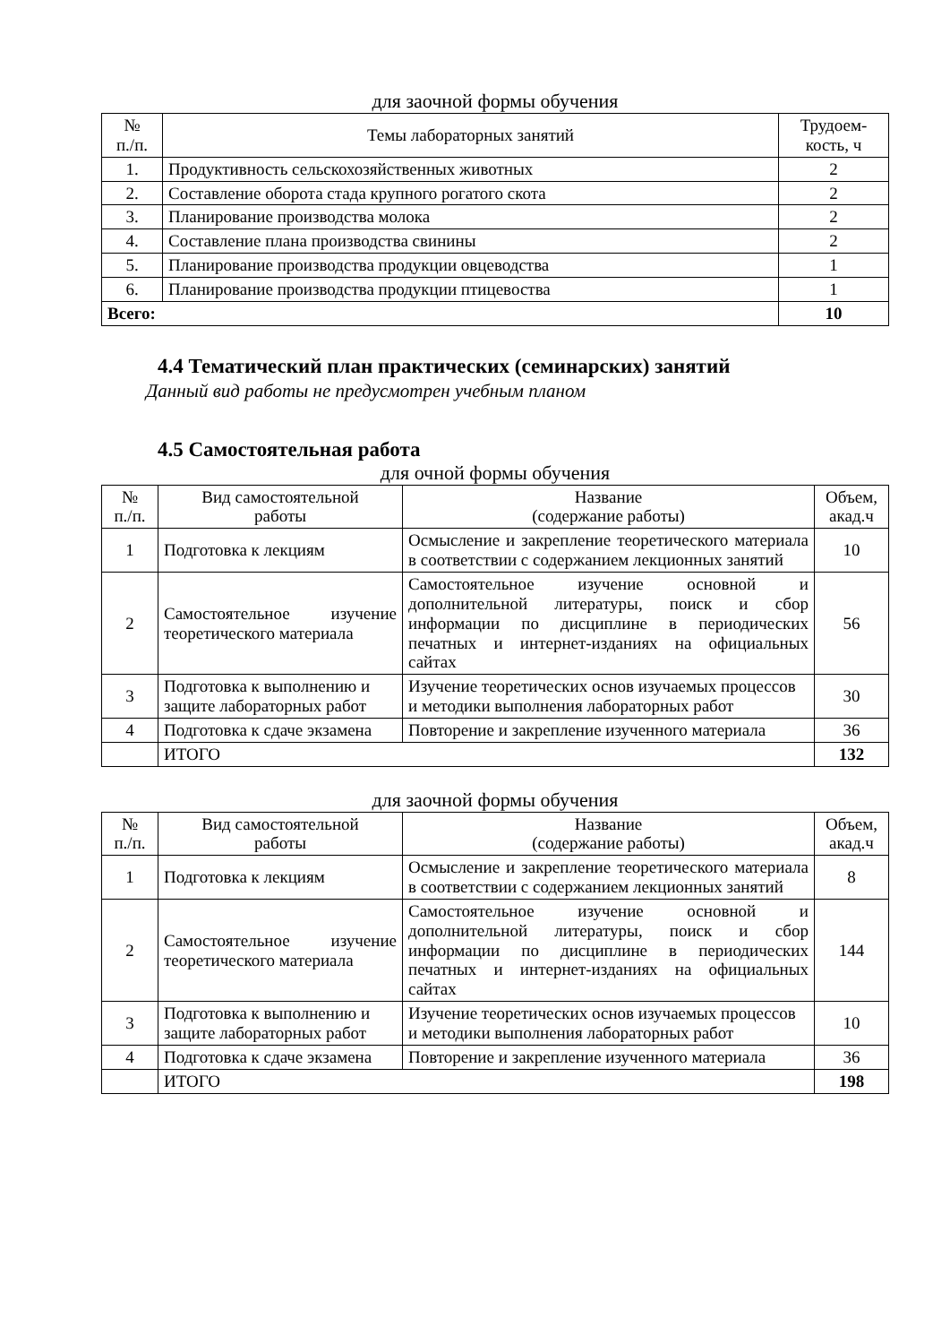для заочной формы обучения
| № п./п. | Темы лабораторных занятий | Трудоем- кость, ч |
| --- | --- | --- |
| 1. | Продуктивность сельскохозяйственных животных | 2 |
| 2. | Составление оборота стада крупного рогатого скота | 2 |
| 3. | Планирование производства молока | 2 |
| 4. | Составление плана производства свинины | 2 |
| 5. | Планирование производства продукции овцеводства | 1 |
| 6. | Планирование производства продукции птицевоства | 1 |
| Всего: | | 10 |
4.4 Тематический план практических (семинарских) занятий
Данный вид работы не предусмотрен учебным планом
4.5 Самостоятельная работа
для очной формы обучения
| № п./п. | Вид самостоятельной работы | Название (содержание работы) | Объем, акад.ч |
| --- | --- | --- | --- |
| 1 | Подготовка к лекциям | Осмысление и закрепление теоретического материала в соответствии с содержанием лекционных занятий | 10 |
| 2 | Самостоятельное изучение теоретического материала | Самостоятельное изучение основной и дополнительной литературы, поиск и сбор информации по дисциплине в периодических печатных и интернет-изданиях на официальных сайтах | 56 |
| 3 | Подготовка к выполнению и защите лабораторных работ | Изучение теоретических основ изучаемых процессов и методики выполнения лабораторных работ | 30 |
| 4 | Подготовка к сдаче экзамена | Повторение и закрепление изученного материала | 36 |
| | ИТОГО | | 132 |
для заочной формы обучения
| № п./п. | Вид самостоятельной работы | Название (содержание работы) | Объем, акад.ч |
| --- | --- | --- | --- |
| 1 | Подготовка к лекциям | Осмысление и закрепление теоретического материала в соответствии с содержанием лекционных занятий | 8 |
| 2 | Самостоятельное изучение теоретического материала | Самостоятельное изучение основной и дополнительной литературы, поиск и сбор информации по дисциплине в периодических печатных и интернет-изданиях на официальных сайтах | 144 |
| 3 | Подготовка к выполнению и защите лабораторных работ | Изучение теоретических основ изучаемых процессов и методики выполнения лабораторных работ | 10 |
| 4 | Подготовка к сдаче экзамена | Повторение и закрепление изученного материала | 36 |
| | ИТОГО | | 198 |